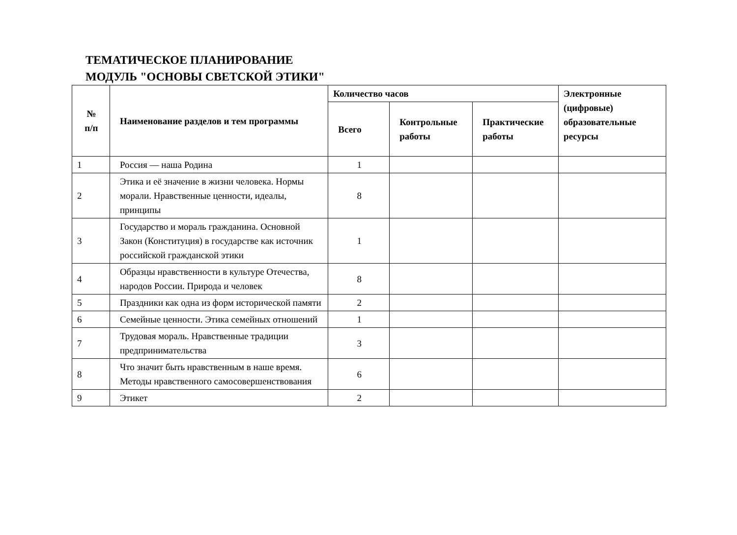ТЕМАТИЧЕСКОЕ ПЛАНИРОВАНИЕ
МОДУЛЬ "ОСНОВЫ СВЕТСКОЙ ЭТИКИ"
| № п/п | Наименование разделов и тем программы | Количество часов | | | Электронные (цифровые) образовательные ресурсы |
| --- | --- | --- | --- | --- | --- |
| | | Всего | Контрольные работы | Практические работы | |
| 1 | Россия — наша Родина | 1 | | | |
| 2 | Этика и её значение в жизни человека. Нормы морали. Нравственные ценности, идеалы, принципы | 8 | | | |
| 3 | Государство и мораль гражданина. Основной Закон (Конституция) в государстве как источник российской гражданской этики | 1 | | | |
| 4 | Образцы нравственности в культуре Отечества, народов России. Природа и человек | 8 | | | |
| 5 | Праздники как одна из форм исторической памяти | 2 | | | |
| 6 | Семейные ценности. Этика семейных отношений | 1 | | | |
| 7 | Трудовая мораль. Нравственные традиции предпринимательства | 3 | | | |
| 8 | Что значит быть нравственным в наше время. Методы нравственного самосовершенствования | 6 | | | |
| 9 | Этикет | 2 | | | |